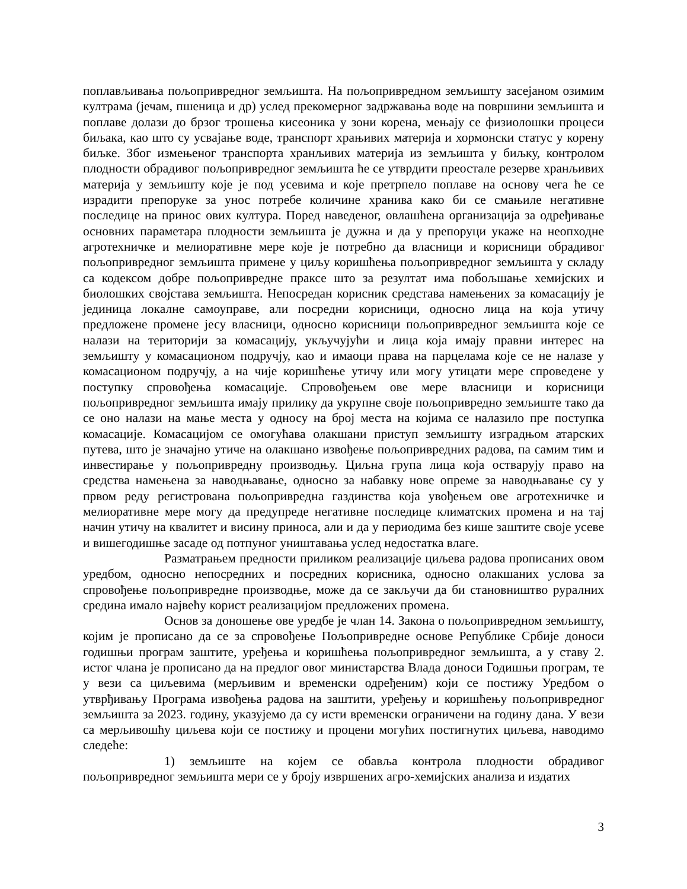поплављивања пољопривредног земљишта. На пољопривредном земљишту засејаном озимим култрама (јечам, пшеница и др) услед прекомерног задржавања воде на површини земљишта и поплаве долази до брзог трошења кисеоника у зони корена, мењају се физиолошки процеси биљака, као што су усвајање воде, транспорт храњивих материја и хормонски статус у корену биљке. Због измењеног транспорта хранљивих материја из земљишта у биљку, контролом плодности обрадивог пољопривредног земљишта ће се утврдити преостале резерве хранљивих материја у земљишту које је под усевима и које претрпело поплаве на основу чега ће се израдити препоруке за унос потребе количине хранива како би се смањиле негативне последице на принос ових култура. Поред наведеног, овлашћена организација за одређивање основних параметара плодности земљишта је дужна и да у препоруци укаже на неопходне агротехничке и мелиоративне мере које је потребно да власници и корисници обрадивог пољопривредног земљишта примене у циљу коришћења пољопривредног земљишта у складу са кодексом добре пољопривредне праксе што за резултат има побољшање хемијских и биолошких својстава земљишта. Непосредан корисник средстава намењених за комасацију је јединица локалне самоуправе, али посредни корисници, односно лица на која утичу предложене промене јесу власници, односно корисници пољопривредног земљишта које се налази на територији за комасацију, укључујући и лица која имају правни интерес на земљишту у комасационом подручју, као и имаоци права на парцелама које се не налазе у комасационом подручју, а на чије коришћење утичу или могу утицати мере спроведене у поступку спровођења комасације. Спровођењем ове мере власници и корисници пољопривредног земљишта имају прилику да укрупне своје пољопривредно земљиште тако да се оно налази на мање места у односу на број места на којима се налазило пре поступка комасације. Комасацијом се омогућава олакшани приступ земљишту изградњом атарских путева, што је значајно утиче на олакшано извођење пољопривредних радова, па самим тим и инвестирање у пољопривредну производњу. Циљна група лица која остварују право на средства намењена за наводњавање, односно за набавку нове опреме за наводњавање су у првом реду регистрована пољопривредна газдинства која увођењем ове агротехничке и мелиоративне мере могу да предупреде негативне последице климатских промена и на тај начин утичу на квалитет и висину приноса, али и да у периодима без кише заштите своје усеве и вишегодишње засаде од потпуног уништавања услед недостатка влаге.
Разматрањем предности приликом реализације циљева радова прописаних овом уредбом, односно непосредних и посредних корисника, односно олакшаних услова за спровођење пољопривредне производње, може да се закључи да би становништво руралних средина имало највећу корист реализацијом предложених промена.
Основ за доношење ове уредбе је члан 14. Закона о пољопривредном земљишту, којим је прописано да се за спровођење Пољопривредне основе Републике Србије доноси годишњи програм заштите, уређења и коришћења пољопривредног земљишта, а у ставу 2. истог члана је прописано да на предлог овог министарства Влада доноси Годишњи програм, те у вези са циљевима (мерљивим и временски одређеним) који се постижу Уредбом о утврђивању Програма извођења радова на заштити, уређењу и коришћењу пољопривредног земљишта за 2023. годину, указујемо да су исти временски ограничени на годину дана. У вези са мерљивошћу циљева који се постижу и процени могућих постигнутих циљева, наводимо следеће:
1) земљиште на којем се обавља контрола плодности обрадивог пољопривредног земљишта мери се у броју извршених агро-хемијских анализа и издатих
3